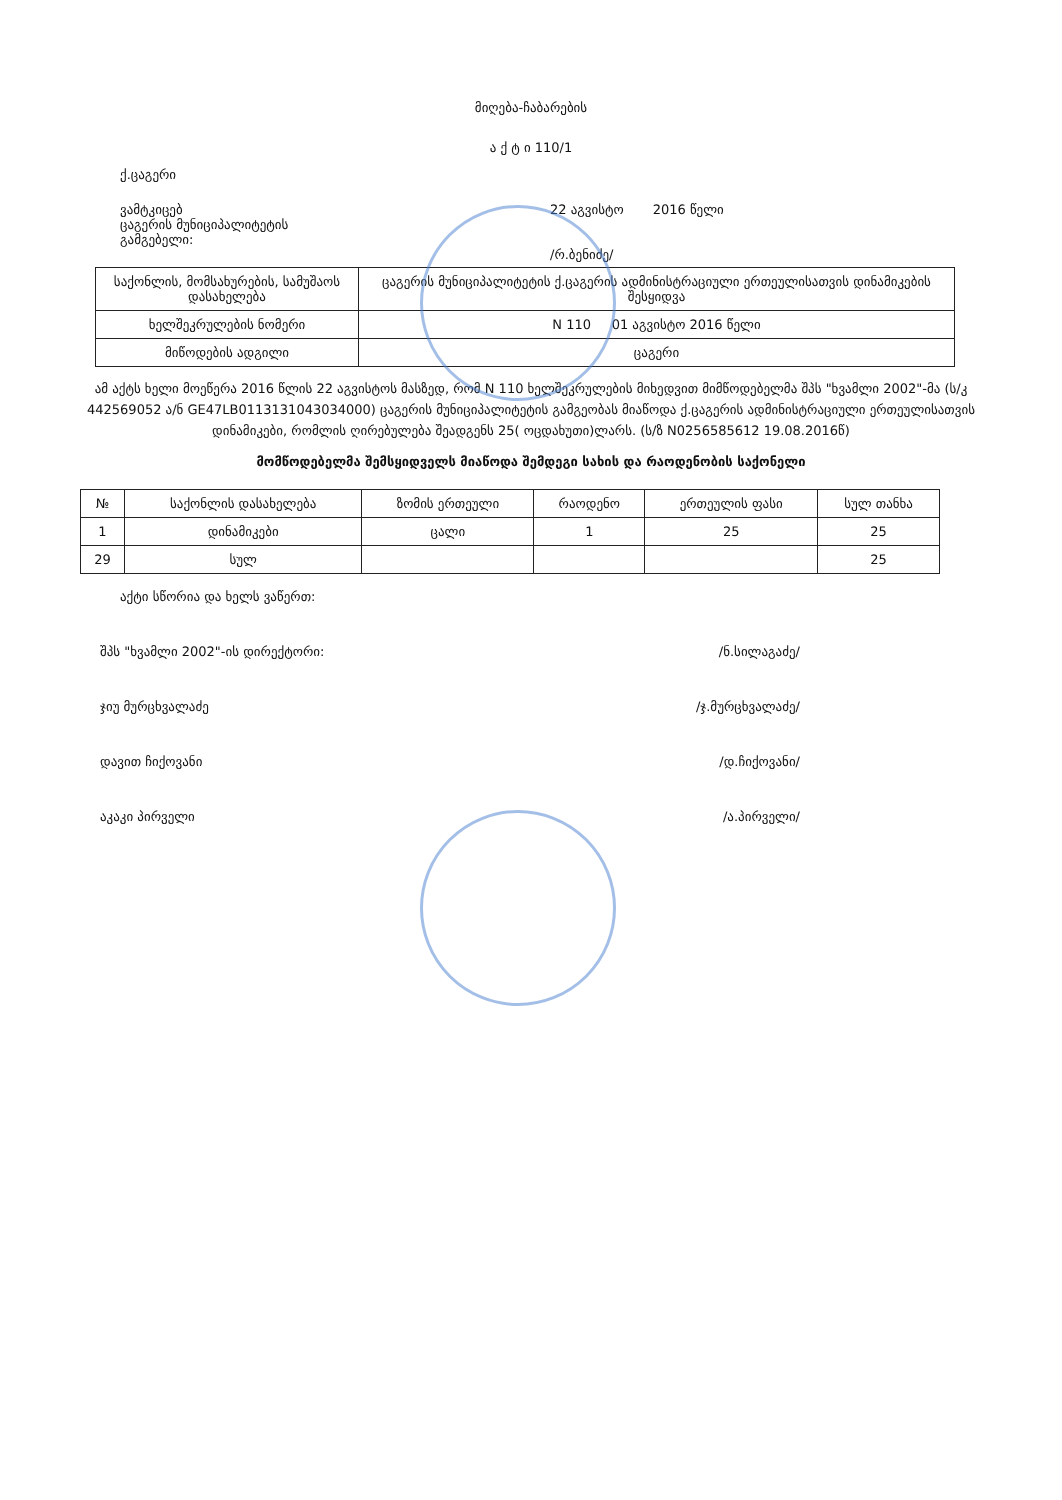მიღება-ჩაბარების
ა ქ ტ ი 110/1
ქ.ცაგერი
ვამტკიცებ
ცაგერის მუნიციპალიტეტის
გამგებელი:
22 აგვისტო 2016 წელი
/რ.ბენიძე/
| საქონლის, მომსახურების, სამუშაოს დასახელება | ცაგერის მუნიციპალიტეტის ქ.ცაგერის ადმინისტრაციული ერთეულისათვის დინამიკების შესყიდვა |
| ხელშეკრულების ნომერი | N 110 01 აგვისტო 2016 წელი |
| მიწოდების ადგილი | ცაგერი |
ამ აქტს ხელი მოეწერა 2016 წლის 22 აგვისტოს მასზედ, რომ N 110 ხელშეკრულების მიხედვით მიმწოდებელმა შპს "ხვამლი 2002"-მა (ს/კ 442569052 ა/ნ GE47LB0113131043034000) ცაგერის მუნიციპალიტეტის გამგეობას მიაწოდა ქ.ცაგერის ადმინისტრაციული ერთეულისათვის დინამიკები, რომლის ღირებულება შეადგენს 25( ოცდახუთი)ლარს. (ს/ზ N0256585612 19.08.2016წ)
მომწოდებელმა შემსყიდველს მიაწოდა შემდეგი სახის და რაოდენობის საქონელი
| № | საქონლის დასახელება | ზომის ერთეული | რაოდენო | ერთეულის ფასი | სულ თანხა |
| --- | --- | --- | --- | --- | --- |
| 1 | დინამიკები | ცალი | 1 | 25 | 25 |
| 29 | სულ | | | | 25 |
აქტი სწორია და ხელს ვაწერთ:
შპს "ხვამლი 2002"-ის დირექტორი: /ნ.სილაგაძე/
ჯიუ მურცხვალაძე /ჯ.მურცხვალაძე/
დავით ჩიქოვანი /დ.ჩიქოვანი/
აკაკი პირველი /ა.პირველი/